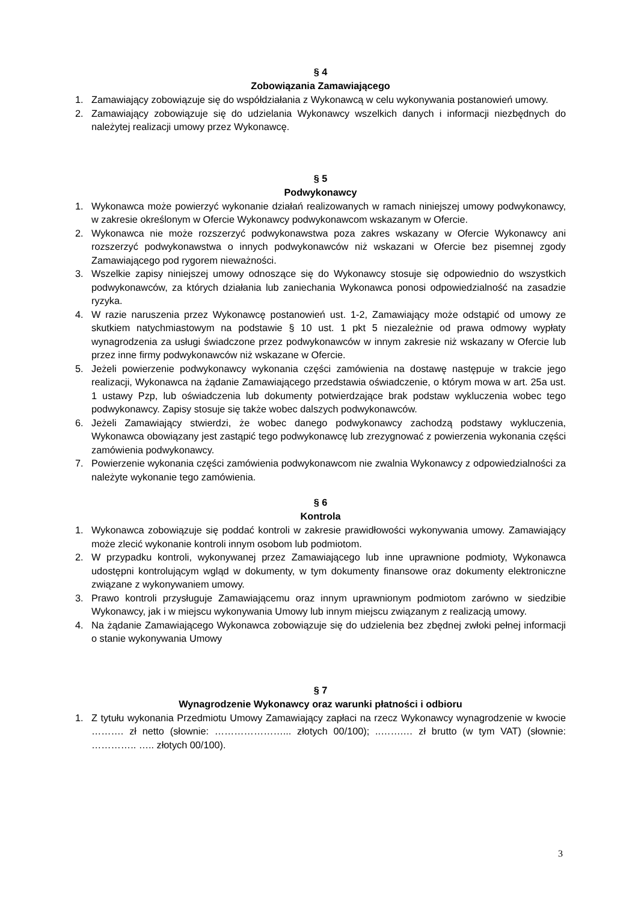§ 4
Zobowiązania Zamawiającego
1. Zamawiający zobowiązuje się do współdziałania z Wykonawcą w celu wykonywania postanowień umowy.
2. Zamawiający zobowiązuje się do udzielania Wykonawcy wszelkich danych i informacji niezbędnych do należytej realizacji umowy przez Wykonawcę.
§ 5
Podwykonawcy
1. Wykonawca może powierzyć wykonanie działań realizowanych w ramach niniejszej umowy podwykonawcy, w zakresie określonym w Ofercie Wykonawcy podwykonawcom wskazanym w Ofercie.
2. Wykonawca nie może rozszerzyć podwykonawstwa poza zakres wskazany w Ofercie Wykonawcy ani rozszerzyć podwykonawstwa o innych podwykonawców niż wskazani w Ofercie bez pisemnej zgody Zamawiającego pod rygorem nieważności.
3. Wszelkie zapisy niniejszej umowy odnoszące się do Wykonawcy stosuje się odpowiednio do wszystkich podwykonawców, za których działania lub zaniechania Wykonawca ponosi odpowiedzialność na zasadzie ryzyka.
4. W razie naruszenia przez Wykonawcę postanowień ust. 1-2, Zamawiający może odstąpić od umowy ze skutkiem natychmiastowym na podstawie § 10 ust. 1 pkt 5 niezależnie od prawa odmowy wypłaty wynagrodzenia za usługi świadczone przez podwykonawców w innym zakresie niż wskazany w Ofercie lub przez inne firmy podwykonawców niż wskazane w Ofercie.
5. Jeżeli powierzenie podwykonawcy wykonania części zamówienia na dostawę następuje w trakcie jego realizacji, Wykonawca na żądanie Zamawiającego przedstawia oświadczenie, o którym mowa w art. 25a ust. 1 ustawy Pzp, lub oświadczenia lub dokumenty potwierdzające brak podstaw wykluczenia wobec tego podwykonawcy. Zapisy stosuje się także wobec dalszych podwykonawców.
6. Jeżeli Zamawiający stwierdzi, że wobec danego podwykonawcy zachodzą podstawy wykluczenia, Wykonawca obowiązany jest zastąpić tego podwykonawcę lub zrezygnować z powierzenia wykonania części zamówienia podwykonawcy.
7. Powierzenie wykonania części zamówienia podwykonawcom nie zwalnia Wykonawcy z odpowiedzialności za należyte wykonanie tego zamówienia.
§ 6
Kontrola
1. Wykonawca zobowiązuje się poddać kontroli w zakresie prawidłowości wykonywania umowy. Zamawiający może zlecić wykonanie kontroli innym osobom lub podmiotom.
2. W przypadku kontroli, wykonywanej przez Zamawiającego lub inne uprawnione podmioty, Wykonawca udostępni kontrolującym wgląd w dokumenty, w tym dokumenty finansowe oraz dokumenty elektroniczne związane z wykonywaniem umowy.
3. Prawo kontroli przysługuje Zamawiającemu oraz innym uprawnionym podmiotom zarówno w siedzibie Wykonawcy, jak i w miejscu wykonywania Umowy lub innym miejscu związanym z realizacją umowy.
4. Na żądanie Zamawiającego Wykonawca zobowiązuje się do udzielenia bez zbędnej zwłoki pełnej informacji o stanie wykonywania Umowy
§ 7
Wynagrodzenie Wykonawcy oraz warunki płatności i odbioru
1. Z tytułu wykonania Przedmiotu Umowy Zamawiający zapłaci na rzecz Wykonawcy wynagrodzenie w kwocie ………. zł netto (słownie: …………………... złotych 00/100); ..…….… zł brutto (w tym VAT) (słownie: ………….. ….. złotych 00/100).
3